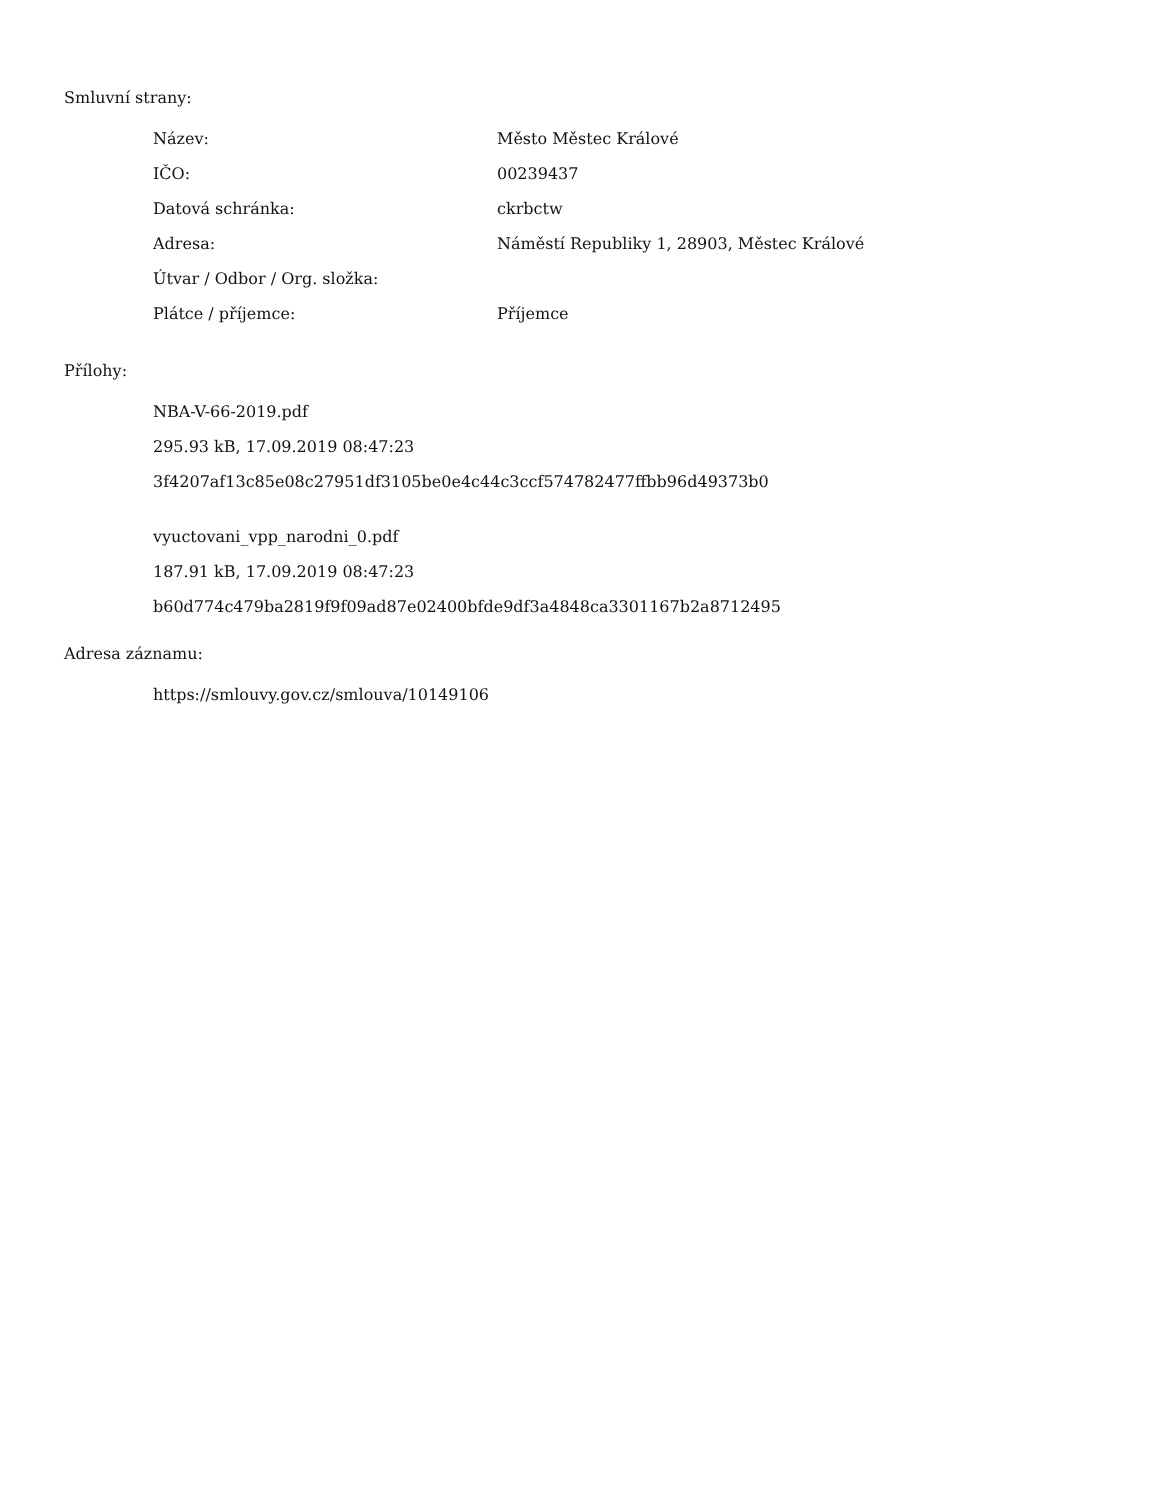Smluvní strany:
| Název: | Město Městec Králové |
| IČO: | 00239437 |
| Datová schránka: | ckrbctw |
| Adresa: | Náměstí Republiky 1, 28903, Městec Králové |
| Útvar / Odbor / Org. složka: | |
| Plátce / příjemce: | Příjemce |
Přílohy:
NBA-V-66-2019.pdf
295.93 kB, 17.09.2019 08:47:23
3f4207af13c85e08c27951df3105be0e4c44c3ccf574782477ffbb96d49373b0
vyuctovani_vpp_narodni_0.pdf
187.91 kB, 17.09.2019 08:47:23
b60d774c479ba2819f9f09ad87e02400bfde9df3a4848ca3301167b2a8712495
Adresa záznamu:
https://smlouvy.gov.cz/smlouva/10149106